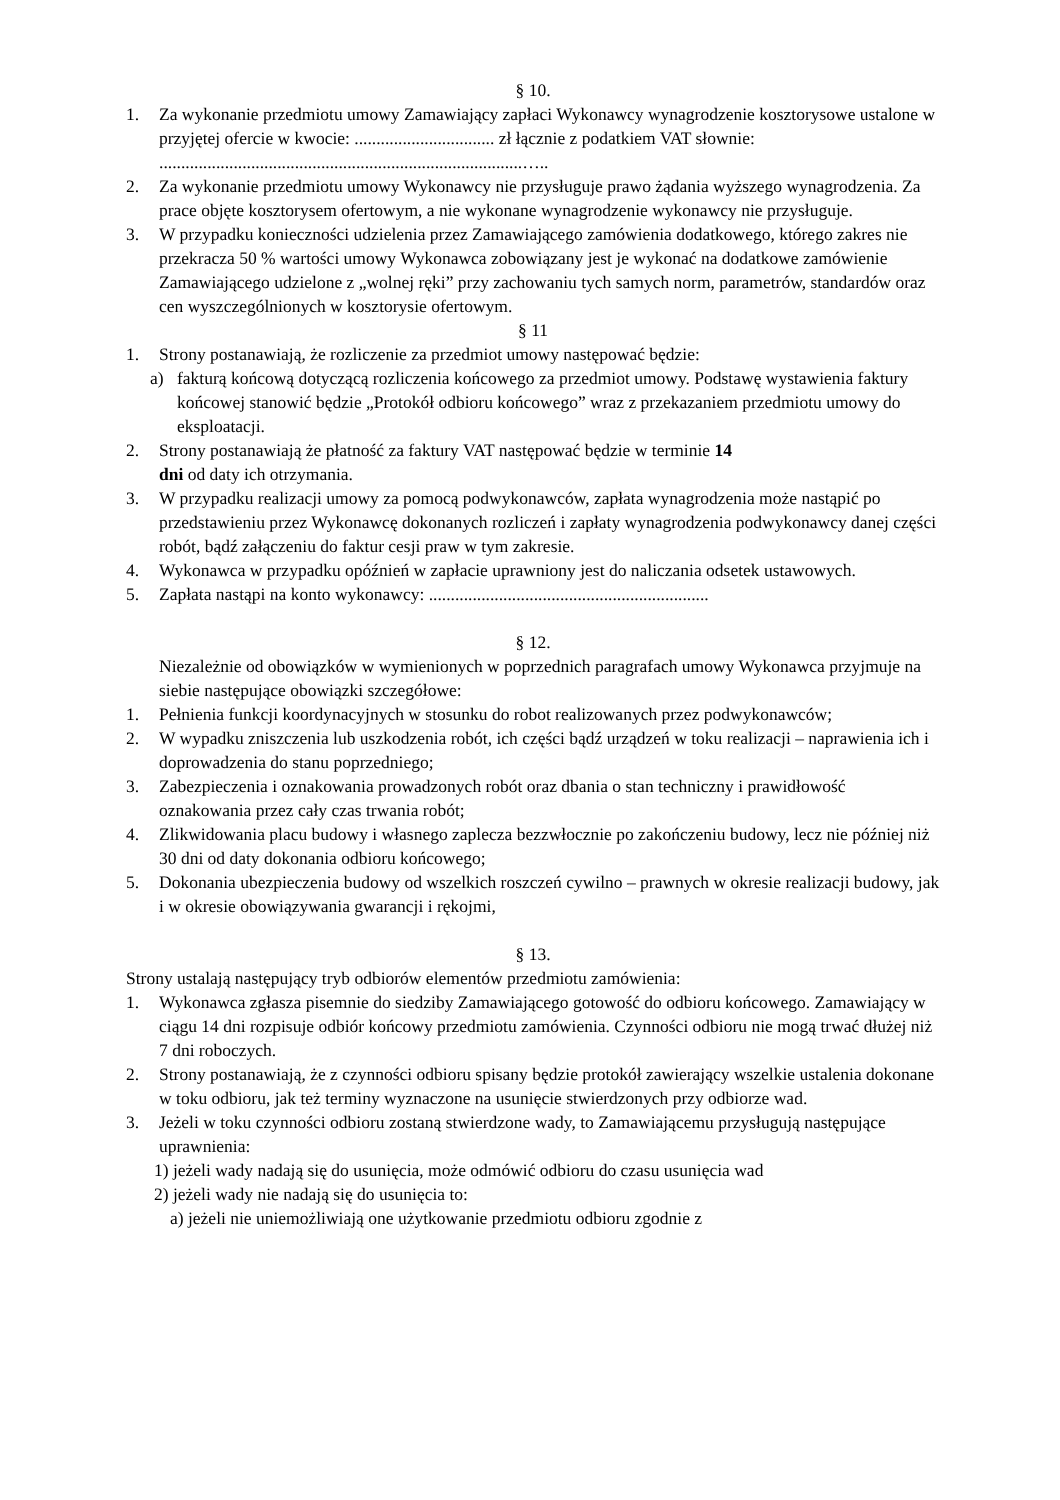§ 10.
1. Za wykonanie przedmiotu umowy Zamawiający zapłaci Wykonawcy wynagrodzenie kosztorysowe ustalone w przyjętej ofercie w kwocie: ................................ zł łącznie z podatkiem VAT słownie: ...................................................................................…..
2. Za wykonanie przedmiotu umowy Wykonawcy nie przysługuje prawo żądania wyższego wynagrodzenia. Za prace objęte kosztorysem ofertowym, a nie wykonane wynagrodzenie wykonawcy nie przysługuje.
3. W przypadku konieczności udzielenia przez Zamawiającego zamówienia dodatkowego, którego zakres nie przekracza 50 % wartości umowy Wykonawca zobowiązany jest je wykonać na dodatkowe zamówienie Zamawiającego udzielone z „wolnej ręki” przy zachowaniu tych samych norm, parametrów, standardów oraz cen wyszczególnionych w kosztorysie ofertowym.
§ 11
1. Strony postanawiają, że rozliczenie za przedmiot umowy następować będzie:
a) fakturą końcową dotyczącą rozliczenia końcowego za przedmiot umowy. Podstawę wystawienia faktury końcowej stanowić będzie „Protokół odbioru końcowego” wraz z przekazaniem przedmiotu umowy do eksploatacji.
2. Strony postanawiają że płatność za faktury VAT następować będzie w terminie 14
dni od daty ich otrzymania.
3. W przypadku realizacji umowy za pomocą podwykonawców, zapłata wynagrodzenia może nastąpić po przedstawieniu przez Wykonawcę dokonanych rozliczeń i zapłaty wynagrodzenia podwykonawcy danej części robót, bądź załączeniu do faktur cesji praw w tym zakresie.
4. Wykonawca w przypadku opóźnień w zapłacie uprawniony jest do naliczania odsetek ustawowych.
5. Zapłata nastąpi na konto wykonawcy: ................................................................
§ 12.
Niezależnie od obowiązków w wymienionych w poprzednich paragrafach umowy Wykonawca przyjmuje na siebie następujące obowiązki szczegółowe:
1. Pełnienia funkcji koordynacyjnych w stosunku do robot realizowanych przez podwykonawców;
2. W wypadku zniszczenia lub uszkodzenia robót, ich części bądź urządzeń w toku realizacji – naprawienia ich i doprowadzenia do stanu poprzedniego;
3. Zabezpieczenia i oznakowania prowadzonych robót oraz dbania o stan techniczny i prawidłowość oznakowania przez cały czas trwania robót;
4. Zlikwidowania placu budowy i własnego zaplecza bezzwłocznie po zakończeniu budowy, lecz nie później niż 30 dni od daty dokonania odbioru końcowego;
5. Dokonania ubezpieczenia budowy od wszelkich roszczeń cywilno – prawnych w okresie realizacji budowy, jak i w okresie obowiązywania gwarancji i rękojmi,
§ 13.
Strony ustalają następujący tryb odbiorów elementów przedmiotu zamówienia:
1. Wykonawca zgłasza pisemnie do siedziby Zamawiającego gotowość do odbioru końcowego. Zamawiający w ciągu 14 dni rozpisuje odbiór końcowy przedmiotu zamówienia. Czynności odbioru nie mogą trwać dłużej niż 7 dni roboczych.
2. Strony postanawiają, że z czynności odbioru spisany będzie protokół zawierający wszelkie ustalenia dokonane w toku odbioru, jak też terminy wyznaczone na usunięcie stwierdzonych przy odbiorze wad.
3. Jeżeli w toku czynności odbioru zostaną stwierdzone wady, to Zamawiającemu przysługują następujące uprawnienia:
1) jeżeli wady nadają się do usunięcia, może odmówić odbioru do czasu usunięcia wad
2) jeżeli wady nie nadają się do usunięcia to:
a) jeżeli nie uniemożliwiają one użytkowanie przedmiotu odbioru zgodnie z